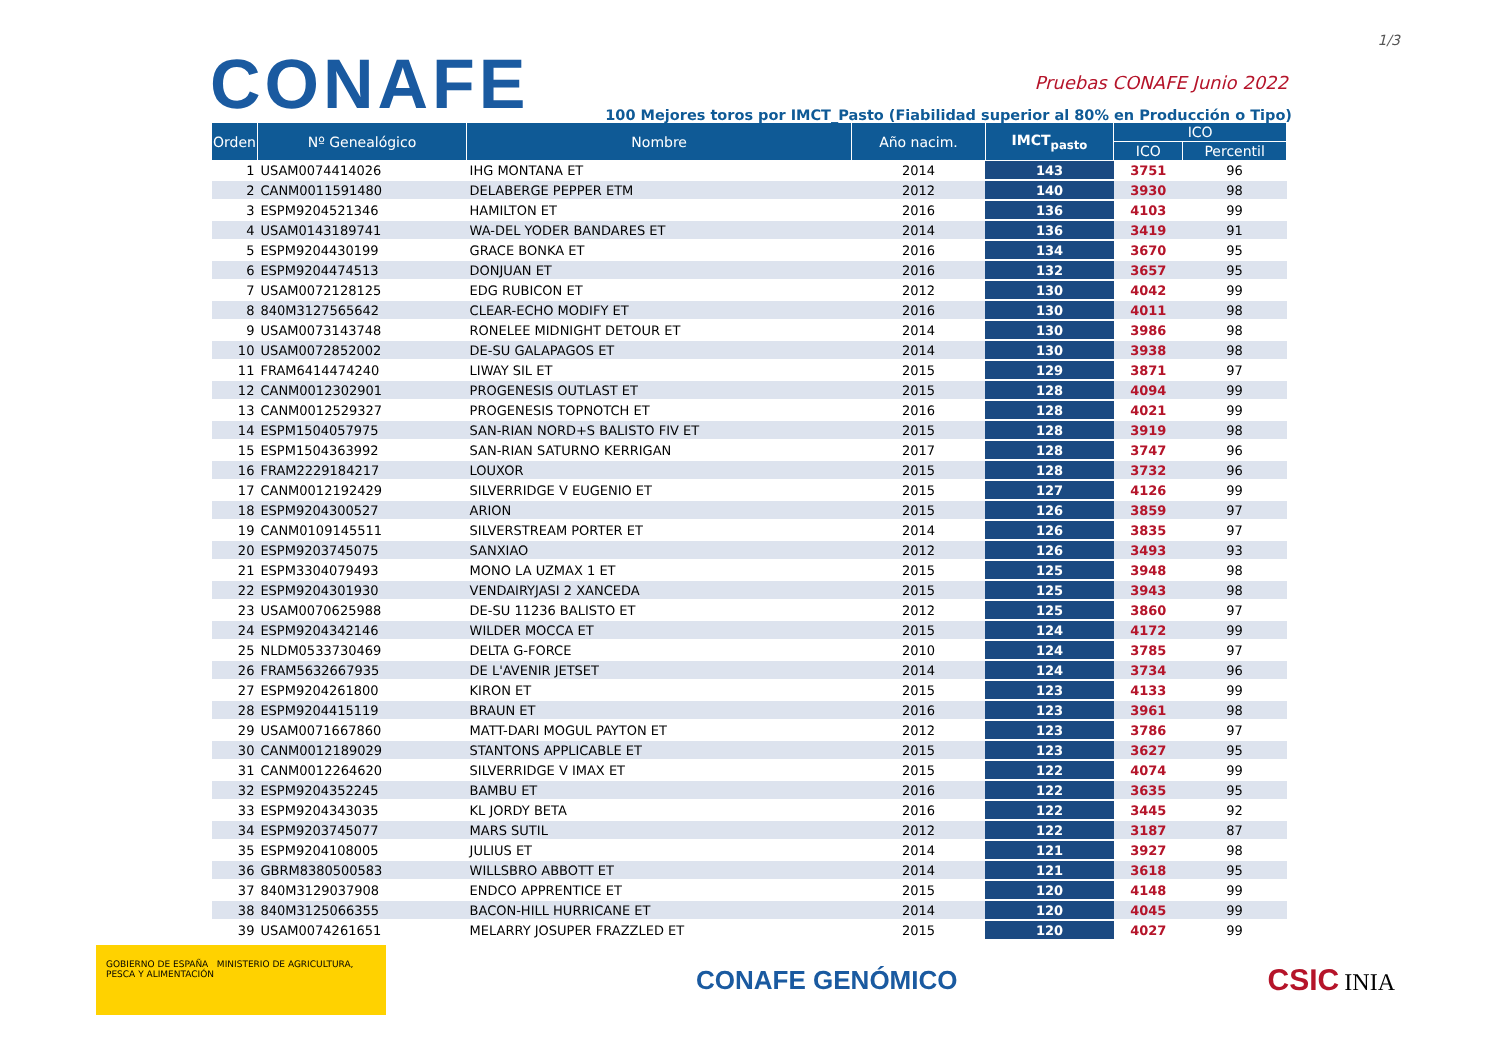1/3
CONAFE
Pruebas CONAFE Junio 2022
100 Mejores toros por IMCT_Pasto (Fiabilidad superior al 80% en Producción o Tipo)
| Orden | Nº Genealógico | Nombre | Año nacim. | IMCT<sub>pasto</sub> | ICO | |
| --- | --- | --- | --- | --- | --- | --- |
| | | | | | ICO | Percentil |
| 1 | USAM0074414026 | IHG MONTANA ET | 2014 | 143 | 3751 | 96 |
| 2 | CANM0011591480 | DELABERGE PEPPER ETM | 2012 | 140 | 3930 | 98 |
| 3 | ESPM9204521346 | HAMILTON ET | 2016 | 136 | 4103 | 99 |
| 4 | USAM0143189741 | WA-DEL YODER BANDARES ET | 2014 | 136 | 3419 | 91 |
| 5 | ESPM9204430199 | GRACE BONKA ET | 2016 | 134 | 3670 | 95 |
| 6 | ESPM9204474513 | DONJUAN ET | 2016 | 132 | 3657 | 95 |
| 7 | USAM0072128125 | EDG RUBICON ET | 2012 | 130 | 4042 | 99 |
| 8 | 840M3127565642 | CLEAR-ECHO MODIFY ET | 2016 | 130 | 4011 | 98 |
| 9 | USAM0073143748 | RONELEE MIDNIGHT DETOUR ET | 2014 | 130 | 3986 | 98 |
| 10 | USAM0072852002 | DE-SU GALAPAGOS ET | 2014 | 130 | 3938 | 98 |
| 11 | FRAM6414474240 | LIWAY SIL ET | 2015 | 129 | 3871 | 97 |
| 12 | CANM0012302901 | PROGENESIS OUTLAST ET | 2015 | 128 | 4094 | 99 |
| 13 | CANM0012529327 | PROGENESIS TOPNOTCH ET | 2016 | 128 | 4021 | 99 |
| 14 | ESPM1504057975 | SAN-RIAN NORD+S BALISTO FIV ET | 2015 | 128 | 3919 | 98 |
| 15 | ESPM1504363992 | SAN-RIAN SATURNO KERRIGAN | 2017 | 128 | 3747 | 96 |
| 16 | FRAM2229184217 | LOUXOR | 2015 | 128 | 3732 | 96 |
| 17 | CANM0012192429 | SILVERRIDGE V EUGENIO ET | 2015 | 127 | 4126 | 99 |
| 18 | ESPM9204300527 | ARION | 2015 | 126 | 3859 | 97 |
| 19 | CANM0109145511 | SILVERSTREAM PORTER ET | 2014 | 126 | 3835 | 97 |
| 20 | ESPM9203745075 | SANXIAO | 2012 | 126 | 3493 | 93 |
| 21 | ESPM3304079493 | MONO LA UZMAX 1 ET | 2015 | 125 | 3948 | 98 |
| 22 | ESPM9204301930 | VENDAIRYJASI 2 XANCEDA | 2015 | 125 | 3943 | 98 |
| 23 | USAM0070625988 | DE-SU 11236 BALISTO ET | 2012 | 125 | 3860 | 97 |
| 24 | ESPM9204342146 | WILDER MOCCA ET | 2015 | 124 | 4172 | 99 |
| 25 | NLDM0533730469 | DELTA G-FORCE | 2010 | 124 | 3785 | 97 |
| 26 | FRAM5632667935 | DE L'AVENIR JETSET | 2014 | 124 | 3734 | 96 |
| 27 | ESPM9204261800 | KIRON ET | 2015 | 123 | 4133 | 99 |
| 28 | ESPM9204415119 | BRAUN ET | 2016 | 123 | 3961 | 98 |
| 29 | USAM0071667860 | MATT-DARI MOGUL PAYTON ET | 2012 | 123 | 3786 | 97 |
| 30 | CANM0012189029 | STANTONS APPLICABLE ET | 2015 | 123 | 3627 | 95 |
| 31 | CANM0012264620 | SILVERRIDGE V IMAX ET | 2015 | 122 | 4074 | 99 |
| 32 | ESPM9204352245 | BAMBU ET | 2016 | 122 | 3635 | 95 |
| 33 | ESPM9204343035 | KL JORDY BETA | 2016 | 122 | 3445 | 92 |
| 34 | ESPM9203745077 | MARS SUTIL | 2012 | 122 | 3187 | 87 |
| 35 | ESPM9204108005 | JULIUS ET | 2014 | 121 | 3927 | 98 |
| 36 | GBRM8380500583 | WILLSBRO ABBOTT ET | 2014 | 121 | 3618 | 95 |
| 37 | 840M3129037908 | ENDCO APPRENTICE ET | 2015 | 120 | 4148 | 99 |
| 38 | 840M3125066355 | BACON-HILL HURRICANE ET | 2014 | 120 | 4045 | 99 |
| 39 | USAM0074261651 | MELARRY JOSUPER FRAZZLED ET | 2015 | 120 | 4027 | 99 |
GOBIERNO DE ESPAÑA MINISTERIO DE AGRICULTURA, PESCA Y ALIMENTACIÓN
CONAFE GENÓMICO
CSIC INIA